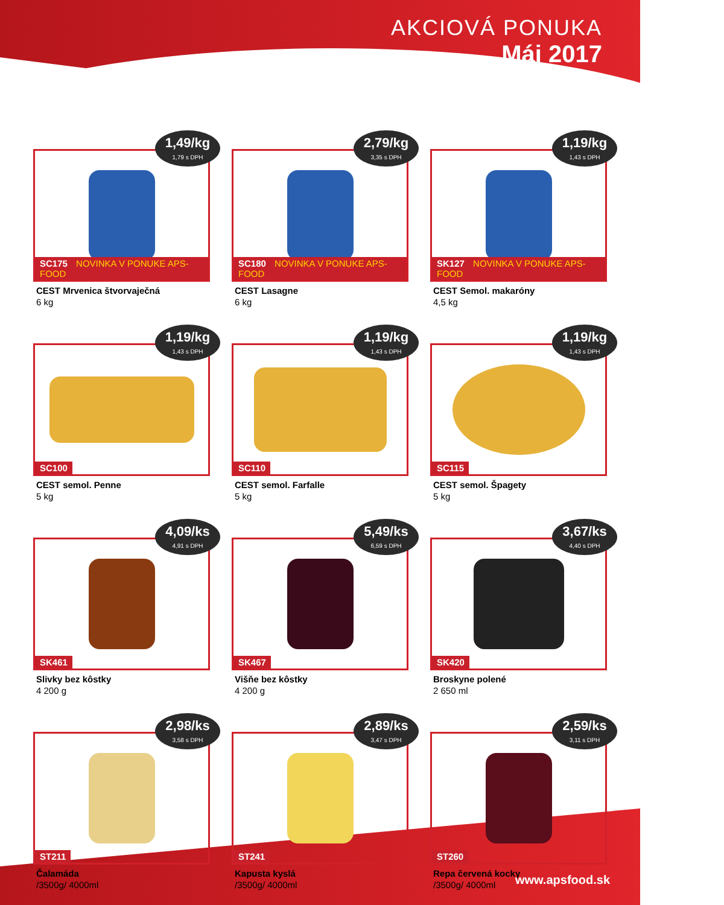AKCIOVÁ PONUKA
Máj 2017
1,49/kg
1,79 s DPH
SC175 NOVINKA V PONUKE APS-FOOD
CEST Mrvenica štvorvaječná
6 kg
2,79/kg
3,35 s DPH
SC180 NOVINKA V PONUKE APS-FOOD
CEST Lasagne
6 kg
1,19/kg
1,43 s DPH
SK127 NOVINKA V PONUKE APS-FOOD
CEST Semol. makaróny
4,5 kg
1,19/kg
1,43 s DPH
SC100
CEST semol. Penne
5 kg
1,19/kg
1,43 s DPH
SC110
CEST semol. Farfalle
5 kg
1,19/kg
1,43 s DPH
SC115
CEST semol. Špagety
5 kg
4,09/ks
4,91 s DPH
SK461
Slivky bez kôstky
4 200 g
5,49/ks
6,59 s DPH
SK467
Višňe bez kôstky
4 200 g
3,67/ks
4,40 s DPH
SK420
Broskyne polené
2 650 ml
2,98/ks
3,58 s DPH
ST211
Čalamáda
/3500g/ 4000ml
2,89/ks
3,47 s DPH
ST241
Kapusta kyslá
/3500g/ 4000ml
2,59/ks
3,11 s DPH
ST260
Repa červená kocky
/3500g/ 4000ml
www.apsfood.sk